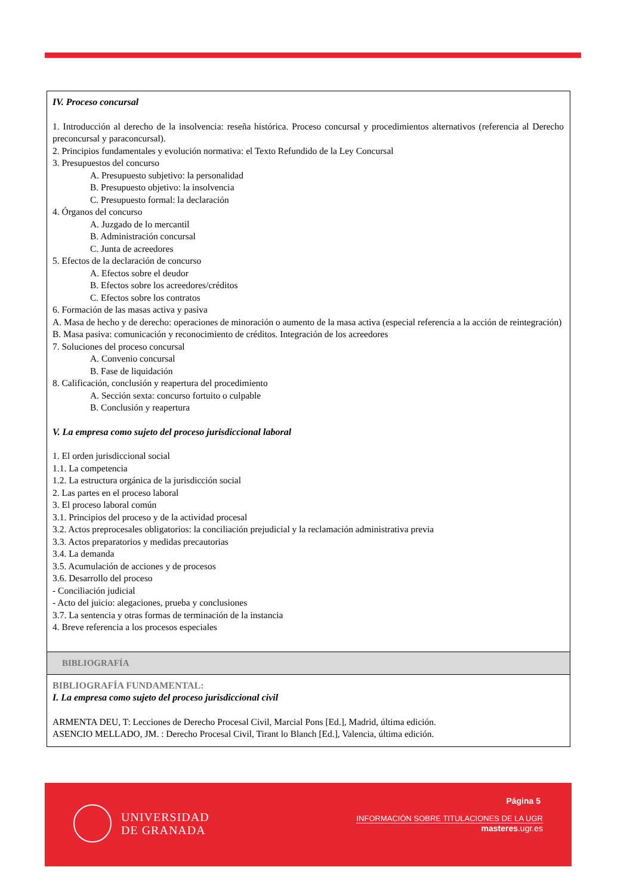IV. Proceso concursal
1. Introducción al derecho de la insolvencia: reseña histórica. Proceso concursal y procedimientos alternativos (referencia al Derecho preconcursal y paraconcursal).
2. Principios fundamentales y evolución normativa: el Texto Refundido de la Ley Concursal
3. Presupuestos del concurso
A. Presupuesto subjetivo: la personalidad
B. Presupuesto objetivo: la insolvencia
C. Presupuesto formal: la declaración
4. Órganos del concurso
A. Juzgado de lo mercantil
B. Administración concursal
C. Junta de acreedores
5. Efectos de la declaración de concurso
A. Efectos sobre el deudor
B. Efectos sobre los acreedores/créditos
C. Efectos sobre los contratos
6. Formación de las masas activa y pasiva
A. Masa de hecho y de derecho: operaciones de minoración o aumento de la masa activa (especial referencia a la acción de reintegración)
B. Masa pasiva: comunicación y reconocimiento de créditos. Integración de los acreedores
7. Soluciones del proceso concursal
A. Convenio concursal
B. Fase de liquidación
8. Calificación, conclusión y reapertura del procedimiento
A. Sección sexta: concurso fortuito o culpable
B. Conclusión y reapertura
V. La empresa como sujeto del proceso jurisdiccional laboral
1. El orden jurisdiccional social
1.1. La competencia
1.2. La estructura orgánica de la jurisdicción social
2. Las partes en el proceso laboral
3. El proceso laboral común
3.1. Principios del proceso y de la actividad procesal
3.2. Actos preprocesales obligatorios: la conciliación prejudicial y la reclamación administrativa previa
3.3. Actos preparatorios y medidas precautorias
3.4. La demanda
3.5. Acumulación de acciones y de procesos
3.6. Desarrollo del proceso
- Conciliación judicial
- Acto del juicio: alegaciones, prueba y conclusiones
3.7. La sentencia y otras formas de terminación de la instancia
4. Breve referencia a los procesos especiales
BIBLIOGRAFÍA
BIBLIOGRAFÍA FUNDAMENTAL:
I. La empresa como sujeto del proceso jurisdiccional civil
ARMENTA DEU, T: Lecciones de Derecho Procesal Civil, Marcial Pons [Ed.], Madrid, última edición.
ASENCIO MELLADO, JM. : Derecho Procesal Civil, Tirant lo Blanch [Ed.], Valencia, última edición.
UNIVERSIDAD
DE GRANADA
Página 5
INFORMACIÓN SOBRE TITULACIONES DE LA UGR
masteres.ugr.es